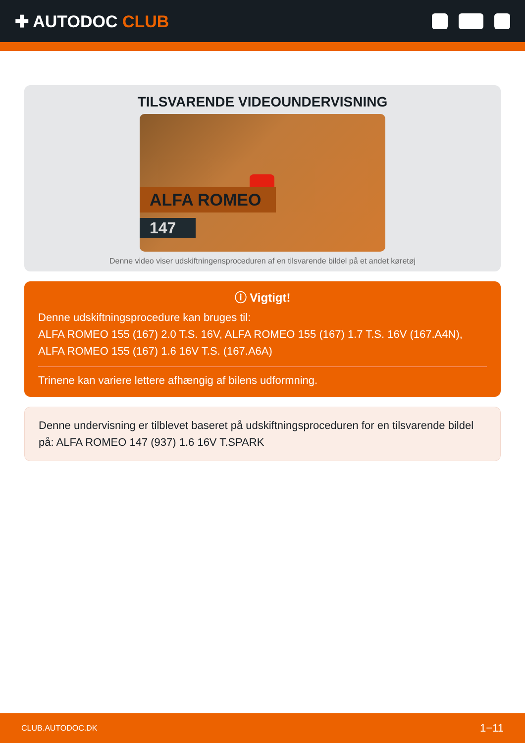✚ AUTODOC CLUB
TILSVARENDE VIDEOUNDERVISNING
ALFA ROMEO
147
Denne video viser udskiftningensproceduren af en tilsvarende bildel på et andet køretøj
ⓘ Vigtigt!
Denne udskiftningsprocedure kan bruges til:
ALFA ROMEO 155 (167) 2.0 T.S. 16V, ALFA ROMEO 155 (167) 1.7 T.S. 16V (167.A4N), ALFA ROMEO 155 (167) 1.6 16V T.S. (167.A6A)
Trinene kan variere lettere afhængig af bilens udformning.
Denne undervisning er tilblevet baseret på udskiftningsproceduren for en tilsvarende bildel på: ALFA ROMEO 147 (937) 1.6 16V T.SPARK
CLUB.AUTODOC.DK 1−11